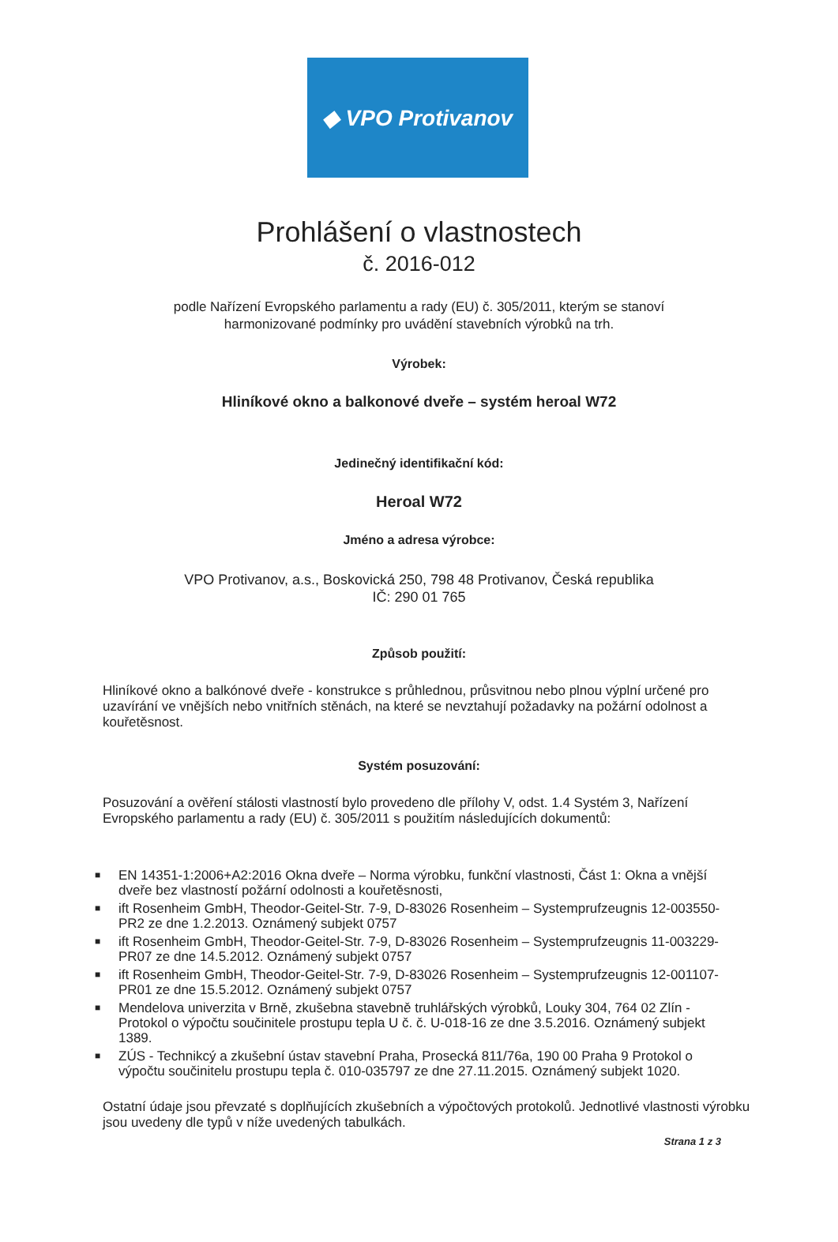◆ VPO Protivanov
Prohlášení o vlastnostech
č. 2016-012
podle Nařízení Evropského parlamentu a rady (EU) č. 305/2011, kterým se stanoví
harmonizované podmínky pro uvádění stavebních výrobků na trh.
Výrobek:
Hliníkové okno a balkonové dveře – systém heroal W72
Jedinečný identifikační kód:
Heroal W72
Jméno a adresa výrobce:
VPO Protivanov, a.s., Boskovická 250, 798 48 Protivanov, Česká republika
IČ: 290 01 765
Způsob použití:
Hliníkové okno a balkónové dveře - konstrukce s průhlednou, průsvitnou nebo plnou výplní určené pro uzavírání ve vnějších nebo vnitřních stěnách, na které se nevztahují požadavky na požární odolnost a kouřetěsnost.
Systém posuzování:
Posuzování a ověření stálosti vlastností bylo provedeno dle přílohy V, odst. 1.4 Systém 3, Nařízení Evropského parlamentu a rady (EU) č. 305/2011 s použitím následujících dokumentů:
■ EN 14351-1:2006+A2:2016 Okna dveře – Norma výrobku, funkční vlastnosti, Část 1: Okna a vnější dveře bez vlastností požární odolnosti a kouřetěsnosti,
■ ift Rosenheim GmbH, Theodor-Geitel-Str. 7-9, D-83026 Rosenheim – Systemprufzeugnis 12-003550-PR2 ze dne 1.2.2013. Oznámený subjekt 0757
■ ift Rosenheim GmbH, Theodor-Geitel-Str. 7-9, D-83026 Rosenheim – Systemprufzeugnis 11-003229-PR07 ze dne 14.5.2012. Oznámený subjekt 0757
■ ift Rosenheim GmbH, Theodor-Geitel-Str. 7-9, D-83026 Rosenheim – Systemprufzeugnis 12-001107-PR01 ze dne 15.5.2012. Oznámený subjekt 0757
■ Mendelova univerzita v Brně, zkušebna stavebně truhlářských výrobků, Louky 304, 764 02 Zlín - Protokol o výpočtu součinitele prostupu tepla U č. č. U-018-16 ze dne 3.5.2016. Oznámený subjekt 1389.
■ ZÚS - Technikcý a zkušební ústav stavební Praha, Prosecká 811/76a, 190 00 Praha 9 Protokol o výpočtu součinitelu prostupu tepla č. 010-035797 ze dne 27.11.2015. Oznámený subjekt 1020.
Ostatní údaje jsou převzaté s doplňujících zkušebních a výpočtových protokolů. Jednotlivé vlastnosti výrobku jsou uvedeny dle typů v níže uvedených tabulkách.
Strana 1 z 3